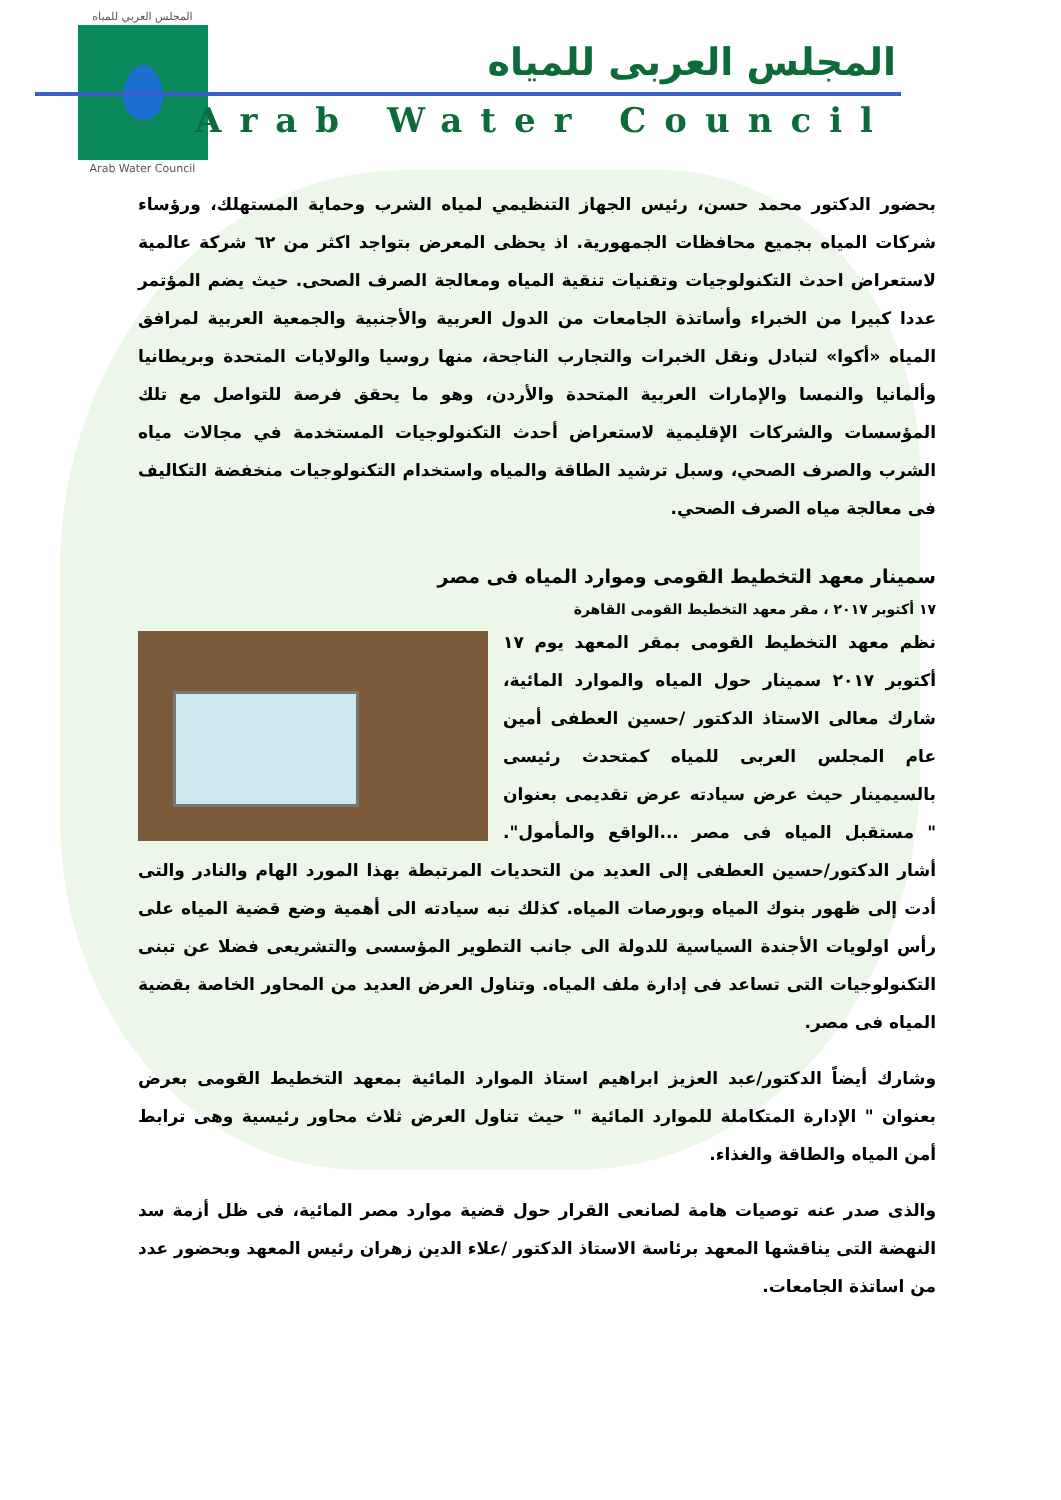المجلس العربي للمياه
Arab Water Council
المجلس العربى للمياه
Arab Water Council
بحضور الدكتور محمد حسن، رئيس الجهاز التنظيمي لمياه الشرب وحماية المستهلك، ورؤساء شركات المياه بجميع محافظات الجمهورية. اذ يحظى المعرض بتواجد اكثر من ٦٢ شركة عالمية لاستعراض احدث التكنولوجيات وتقنيات تنقية المياه ومعالجة الصرف الصحى. حيث يضم المؤتمر عددا كبيرا من الخبراء وأساتذة الجامعات من الدول العربية والأجنبية والجمعية العربية لمرافق المياه «أكوا» لتبادل ونقل الخبرات والتجارب الناجحة، منها روسيا والولايات المتحدة وبريطانيا وألمانيا والنمسا والإمارات العربية المتحدة والأردن، وهو ما يحقق فرصة للتواصل مع تلك المؤسسات والشركات الإقليمية لاستعراض أحدث التكنولوجيات المستخدمة في مجالات مياه الشرب والصرف الصحي، وسبل ترشيد الطاقة والمياه واستخدام التكنولوجيات منخفضة التكاليف فى معالجة مياه الصرف الصحي.
سمينار معهد التخطيط القومى وموارد المياه فى مصر
١٧ أكتوبر ٢٠١٧ ، مقر معهد التخطيط القومى القاهرة
نظم معهد التخطيط القومى بمقر المعهد يوم ١٧ أكتوبر ٢٠١٧ سمينار حول المياه والموارد المائية، شارك معالى الاستاذ الدكتور /حسين العطفى أمين عام المجلس العربى للمياه كمتحدث رئيسى بالسيمينار حيث عرض سيادته عرض تقديمى بعنوان " مستقبل المياه فى مصر ...الواقع والمأمول". أشار الدكتور/حسين العطفى إلى العديد من التحديات المرتبطة بهذا المورد الهام والنادر والتى أدت إلى ظهور بنوك المياه وبورصات المياه. كذلك نبه سيادته الى أهمية وضع قضية المياه على رأس اولويات الأجندة السياسية للدولة الى جانب التطوير المؤسسى والتشريعى فضلا عن تبنى التكنولوجيات التى تساعد فى إدارة ملف المياه. وتناول العرض العديد من المحاور الخاصة بقضية المياه فى مصر.
وشارك أيضاً الدكتور/عبد العزيز ابراهيم استاذ الموارد المائية بمعهد التخطيط القومى بعرض بعنوان " الإدارة المتكاملة للموارد المائية " حيث تناول العرض ثلاث محاور رئيسية وهى ترابط أمن المياه والطاقة والغذاء.
والذى صدر عنه توصيات هامة لصانعى القرار حول قضية موارد مصر المائية، فى ظل أزمة سد النهضة التى يناقشها المعهد برئاسة الاستاذ الدكتور /علاء الدين زهران رئيس المعهد وبحضور عدد من اساتذة الجامعات.